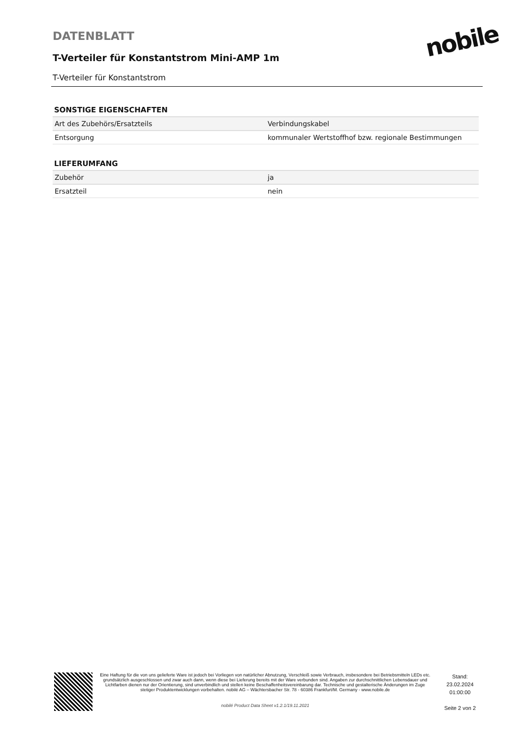DATENBLATT
T-Verteiler für Konstantstrom Mini-AMP 1m
T-Verteiler für Konstantstrom
nobile
SONSTIGE EIGENSCHAFTEN
| Art des Zubehörs/Ersatzteils | Verbindungskabel |
| Entsorgung | kommunaler Wertstoffhof bzw. regionale Bestimmungen |
LIEFERUMFANG
| Zubehör | ja |
| Ersatzteil | nein |
Eine Haftung für die von uns gelieferte Ware ist jedoch bei Vorliegen von natürlicher Abnutzung, Verschleiß sowie Verbrauch, insbesondere bei Betriebsmitteln LEDs etc. grundsätzlich ausgeschlossen und zwar auch dann, wenn diese bei Lieferung bereits mit der Ware verbunden sind. Angaben zur durchschnittlichen Lebensdauer und Lichtfarben dienen nur der Orientierung, sind unverbindlich und stellen keine Beschaffenheitsvereinbarung dar. Technische und gestalterische Änderungen im Zuge stetiger Produktentwicklungen vorbehalten. nobilé AG – Wächtersbacher Str. 78 - 60386 Frankfurt/M. Germany - www.nobile.de
nobilé Product Data Sheet v1.2.1/19.11.2021
Stand:
23.02.2024
01:00:00
Seite 2 von 2